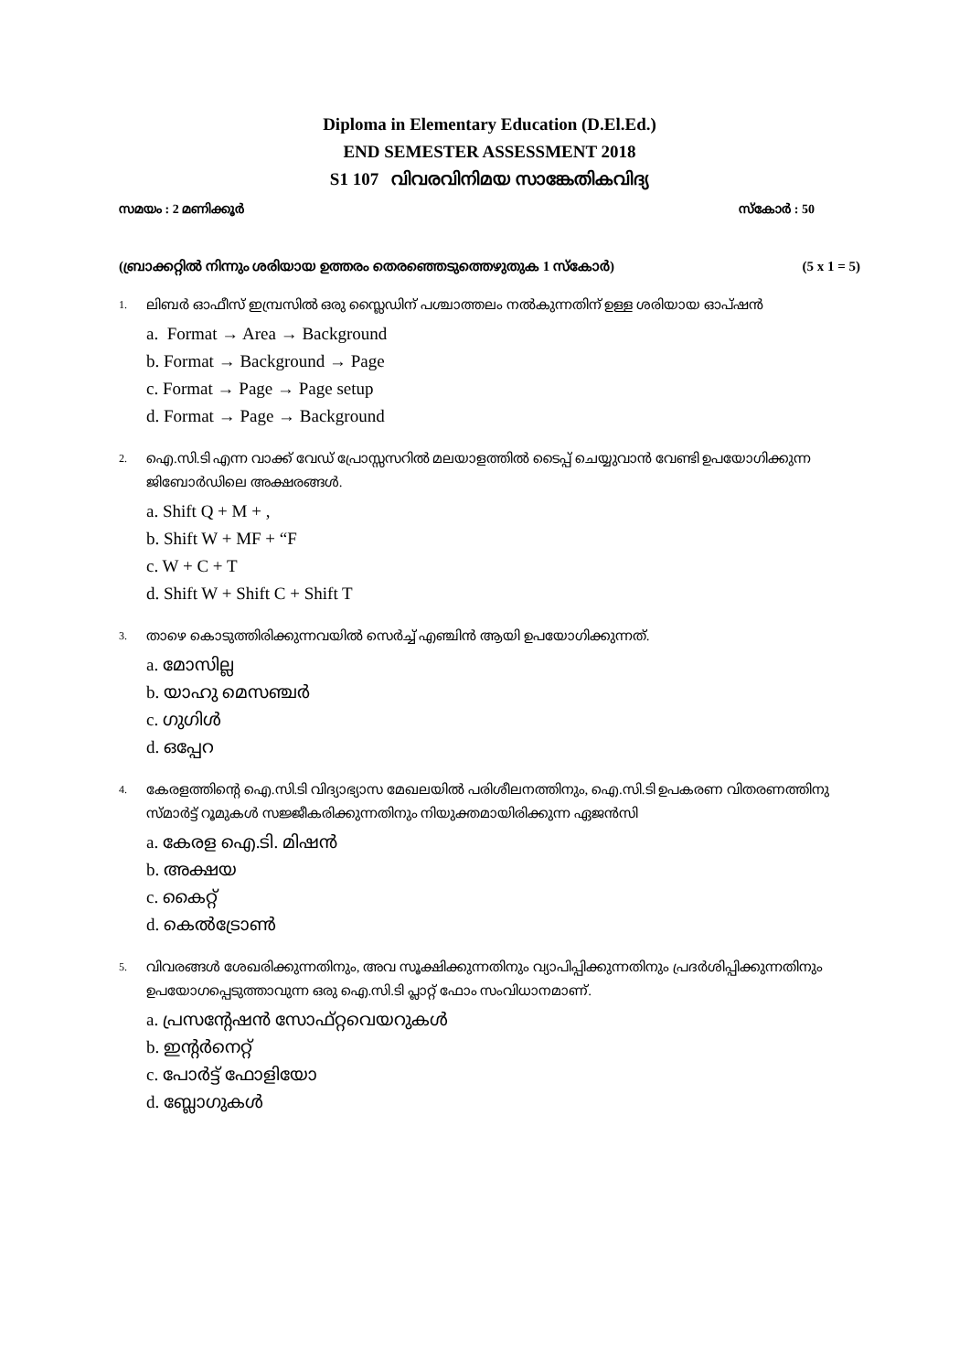Diploma in Elementary Education (D.El.Ed.)
END SEMESTER ASSESSMENT 2018
S1 107 വിവരവിനിമയ സാങ്കേതികവിദ്യ
സമയം : 2 മണിക്കൂർ സ്കോർ : 50
(ബ്രാക്കറ്റിൽ നിന്നും ശരിയായ ഉത്തരം തെരഞ്ഞെടുത്തെഴുതുക 1 സ്കോർ) (5 x 1 = 5)
1. ലിബർ ഓഫീസ് ഇമ്പ്രസിൽ ഒരു സ്ലൈഡിന് പശ്ചാത്തലം നൽകുന്നതിന് ഉള്ള ശരിയായ ഓപ്ഷൻ
a. Format → Area → Background
b. Format → Background → Page
c. Format → Page → Page setup
d. Format → Page → Background
2. ഐ.സി.ടി എന്ന വാക്ക് വേഡ് പ്രോസ്സസറിൽ മലയാളത്തിൽ ടൈപ്പ് ചെയ്യുവാൻ വേണ്ടി ഉപയോഗിക്കുന്ന ജിബോർഡിലെ അക്ഷരങ്ങൾ.
a. Shift Q + M + ,
b. Shift W + MF + “F
c. W + C + T
d. Shift W + Shift C + Shift T
3. താഴെ കൊടുത്തിരിക്കുന്നവയിൽ സെർച്ച് എഞ്ചിൻ ആയി ഉപയോഗിക്കുന്നത്.
a. മോസില്ല
b. യാഹു മെസഞ്ചർ
c. ഗുഗിൾ
d. ഒപ്പേറ
4. കേരളത്തിന്റെ ഐ.സി.ടി വിദ്യാഭ്യാസ മേഖലയിൽ പരിശീലനത്തിനും, ഐ.സി.ടി ഉപകരണ വിതരണത്തിനു സ്മാർട്ട് റൂമുകൾ സജ്ജീകരിക്കുന്നതിനും നിയുക്തമായിരിക്കുന്ന ഏജൻസി
a. കേരള ഐ.ടി. മിഷൻ
b. അക്ഷയ
c. കൈറ്റ്
d. കെൽട്രോൺ
5. വിവരങ്ങൾ ശേഖരിക്കുന്നതിനും, അവ സൂക്ഷിക്കുന്നതിനും വ്യാപിപ്പിക്കുന്നതിനും പ്രദർശിപ്പിക്കുന്നതിനും ഉപയോഗപ്പെടുത്താവുന്ന ഒരു ഐ.സി.ടി പ്ലാറ്റ് ഫോം സംവിധാനമാണ്.
a. പ്രസന്റേഷൻ സോഫ്റ്റവെയറുകൾ
b. ഇന്റർനെറ്റ്
c. പോർട്ട് ഫോളിയോ
d. ബ്ലോഗുകൾ